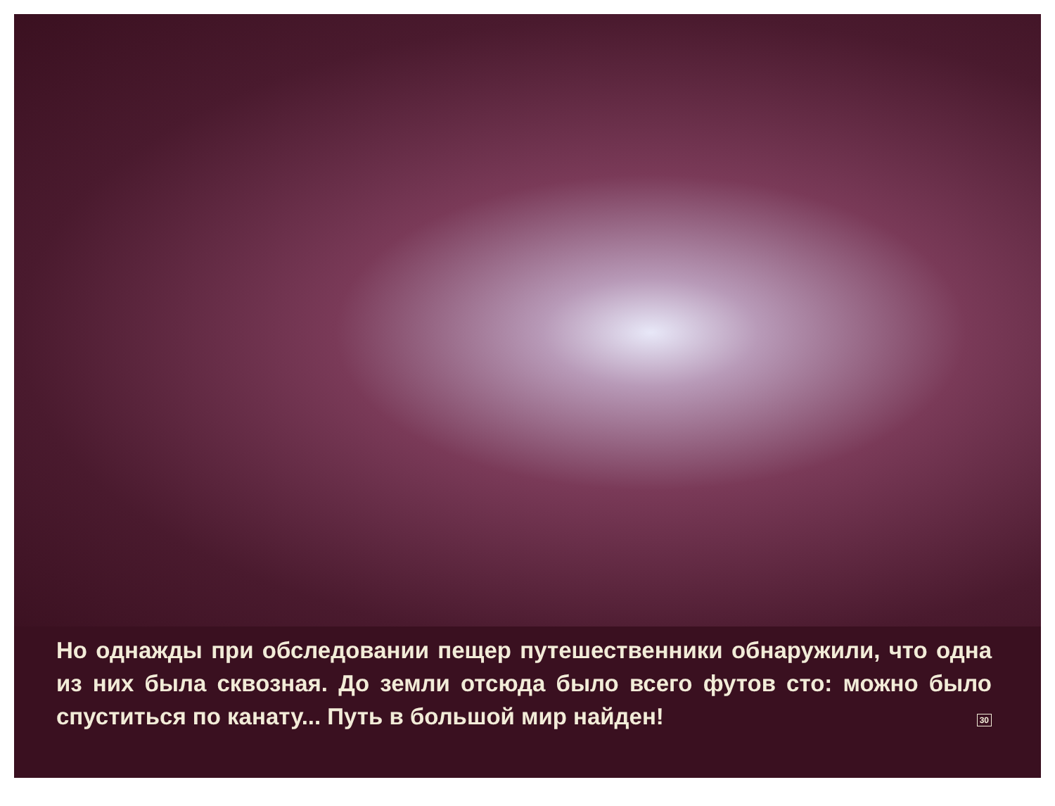Но однажды при обследовании пещер путешественники об­наружили, что одна из них была сквозная. До земли отсюда было всего футов сто: можно было спуститься по канату... Путь в большой мир найден! 30